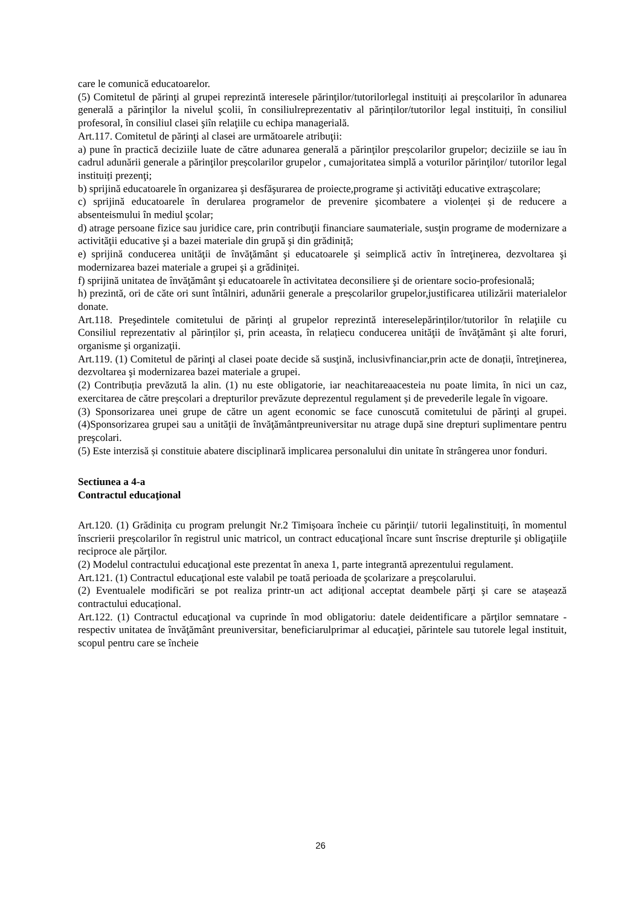care le comunică educatoarelor.
(5) Comitetul de părinţi al grupei reprezintă interesele părinţilor/tutorilorlegal instituiți ai preșcolarilor în adunarea generală a părinţilor la nivelul şcolii, în consiliulreprezentativ al părinților/tutorilor legal instituiți, în consiliul profesoral, în consiliul clasei şiîn relaţiile cu echipa managerială.
Art.117. Comitetul de părinţi al clasei are următoarele atribuţii:
a) pune în practică deciziile luate de către adunarea generală a părinţilor preșcolarilor grupelor; deciziile se iau în cadrul adunării generale a părinţilor preșcolarilor grupelor , cumajoritatea simplă a voturilor părinţilor/ tutorilor legal instituiți prezenţi;
b) sprijină educatoarele în organizarea şi desfăşurarea de proiecte,programe şi activităţi educative extraşcolare;
c) sprijină educatoarele în derularea programelor de prevenire şicombatere a violenței și de reducere a absenteismului în mediul şcolar;
d) atrage persoane fizice sau juridice care, prin contribuţii financiare saumateriale, susţin programe de modernizare a activităţii educative şi a bazei materiale din grupă şi din grădiniță;
e) sprijină conducerea unităţii de învăţământ şi educatoarele şi seimplică activ în întreţinerea, dezvoltarea şi modernizarea bazei materiale a grupei şi a grădiniței.
f) sprijină unitatea de învăţământ şi educatoarele în activitatea deconsiliere şi de orientare socio-profesională;
h) prezintă, ori de căte ori sunt întâlniri, adunării generale a preșcolarilor grupelor,justificarea utilizării materialelor donate.
Art.118. Preşedintele comitetului de părinţi al grupelor reprezintă intereselepărinților/tutorilor în relaţiile cu Consiliul reprezentativ al părinților și, prin aceasta, în relațiecu conducerea unităţii de învăţământ şi alte foruri, organisme şi organizaţii.
Art.119. (1) Comitetul de părinţi al clasei poate decide să susţină, inclusivfinanciar,prin acte de donații, întreţinerea, dezvoltarea şi modernizarea bazei materiale a grupei.
(2) Contribuția prevăzută la alin. (1) nu este obligatorie, iar neachitareaacesteia nu poate limita, în nici un caz, exercitarea de către preșcolari a drepturilor prevăzute deprezentul regulament și de prevederile legale în vigoare.
(3) Sponsorizarea unei grupe de către un agent economic se face cunoscută comitetului de părinţi al grupei. (4)Sponsorizarea grupei sau a unităţii de învăţământpreuniversitar nu atrage după sine drepturi suplimentare pentru preşcolari.
(5) Este interzisă și constituie abatere disciplinară implicarea personalului din unitate în strângerea unor fonduri.
Sectiunea a 4-a
Contractul educaţional
Art.120. (1) Grădinița cu program prelungit Nr.2 Timișoara încheie cu părinţii/ tutorii legalinstituiți, în momentul înscrierii preșcolarilor în registrul unic matricol, un contract educaţional încare sunt înscrise drepturile şi obligaţiile reciproce ale părţilor.
(2) Modelul contractului educaţional este prezentat în anexa 1, parte integrantă aprezentului regulament.
Art.121. (1) Contractul educaţional este valabil pe toată perioada de şcolarizare a preşcolarului.
(2) Eventualele modificări se pot realiza printr-un act adiţional acceptat deambele părţi şi care se atașează contractului educațional.
Art.122. (1) Contractul educaţional va cuprinde în mod obligatoriu: datele deidentificare a părţilor semnatare - respectiv unitatea de învăţământ preuniversitar, beneficiarulprimar al educaţiei, părintele sau tutorele legal instituit, scopul pentru care se încheie
26